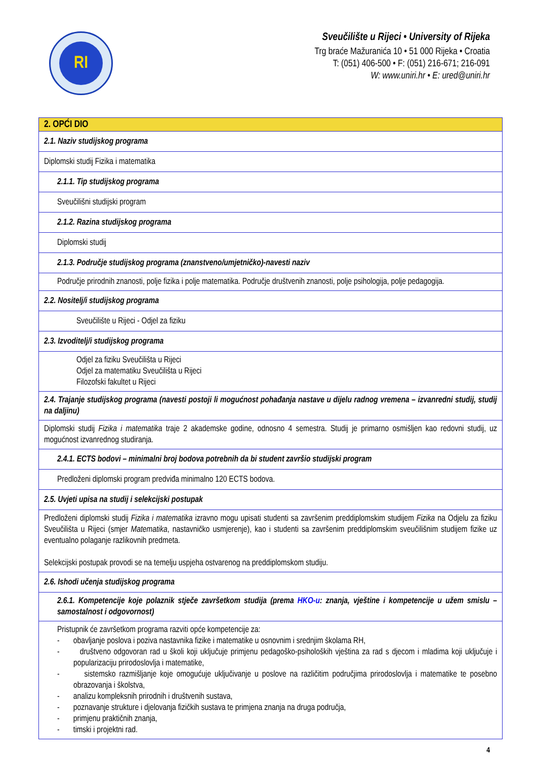RI
Sveučilište u Rijeci • University of Rijeka
Trg braće Mažuranića 10 • 51 000 Rijeka • Croatia
T: (051) 406-500 • F: (051) 216-671; 216-091
W: www.uniri.hr • E: ured@uniri.hr
| 2. OPĆI DIO |
| 2.1. Naziv studijskog programa |
| Diplomski studij Fizika i matematika |
| 2.1.1. Tip studijskog programa |
| Sveučilišni studijski program |
| 2.1.2. Razina studijskog programa |
| Diplomski studij |
| 2.1.3. Područje studijskog programa (znanstveno/umjetničko)-navesti naziv |
| Područje prirodnih znanosti, polje fizika i polje matematika. Područje društvenih znanosti, polje psihologija, polje pedagogija. |
| 2.2. Nositelj/i studijskog programa |
| Sveučilište u Rijeci - Odjel za fiziku |
| 2.3. Izvoditelj/i studijskog programa |
| Odjel za fiziku Sveučilišta u Rijeci Odjel za matematiku Sveučilišta u Rijeci Filozofski fakultet u Rijeci |
| 2.4. Trajanje studijskog programa (navesti postoji li mogućnost pohađanja nastave u dijelu radnog vremena – izvanredni studij, studij na daljinu) |
| Diplomski studij Fizika i matematika traje 2 akademske godine, odnosno 4 semestra. Studij je primarno osmišljen kao redovni studij, uz mogućnost izvanrednog studiranja. |
| 2.4.1. ECTS bodovi – minimalni broj bodova potrebnih da bi student završio studijski program |
| Predloženi diplomski program predviđa minimalno 120 ECTS bodova. |
| 2.5. Uvjeti upisa na studij i selekcijski postupak |
| Predloženi diplomski studij Fizika i matematika izravno mogu upisati studenti sa završenim preddiplomskim studijem Fizika na Odjelu za fiziku Sveučilišta u Rijeci (smjer Matematika , nastavničko usmjerenje), kao i studenti sa završenim preddiplomskim sveučilišnim studijem fizike uz eventualno polaganje razlikovnih predmeta. Selekcijski postupak provodi se na temelju uspjeha ostvarenog na preddiplomskom studiju. |
| 2.6. Ishodi učenja studijskog programa |
| 2.6.1. Kompetencije koje polaznik stječe završetkom studija (prema HKO-u : znanja, vještine i kompetencije u užem smislu – samostalnost i odgovornost) |
| Pristupnik će završetkom programa razviti opće kompetencije za: - obavljanje poslova i poziva nastavnika fizike i matematike u osnovnim i srednjim školama RH, - društveno odgovoran rad u školi koji uključuje primjenu pedagoško-psiholoških vještina za rad s djecom i mladima koji uključuje i popularizaciju prirodoslovlja i matematike, - sistemsko razmišljanje koje omogućuje uključivanje u poslove na različitim područjima prirodoslovlja i matematike te posebno obrazovanja i školstva, - analizu kompleksnih prirodnih i društvenih sustava, - poznavanje strukture i djelovanja fizičkih sustava te primjena znanja na druga područja, - primjenu praktičnih znanja, - timski i projektni rad. |
4